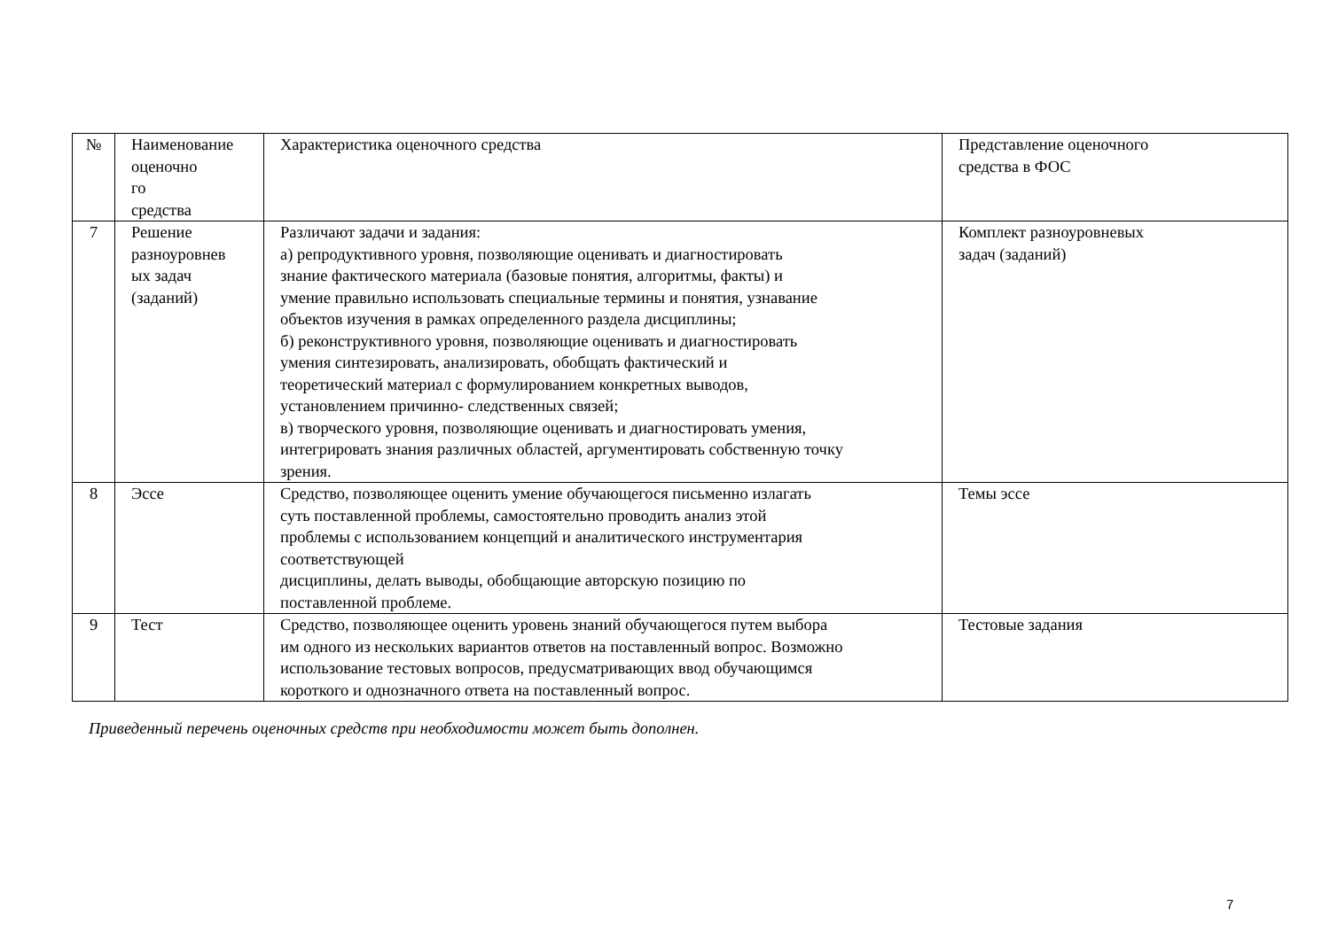| № | Наименование оценочно го средства | Характеристика оценочного средства | Представление оценочного средства в ФОС |
| --- | --- | --- | --- |
| 7 | Решение разноуровнев ых задач (заданий) | Различают задачи и задания: а) репродуктивного уровня, позволяющие оценивать и диагностировать знание фактического материала (базовые понятия, алгоритмы, факты) и умение правильно использовать специальные термины и понятия, узнавание объектов изучения в рамках определенного раздела дисциплины; б) реконструктивного уровня, позволяющие оценивать и диагностировать умения синтезировать, анализировать, обобщать фактический и теоретический материал с формулированием конкретных выводов, установлением причинно- следственных связей; в) творческого уровня, позволяющие оценивать и диагностировать умения, интегрировать знания различных областей, аргументировать собственную точку зрения. | Комплект разноуровневых задач (заданий) |
| 8 | Эссе | Средство, позволяющее оценить умение обучающегося письменно излагать суть поставленной проблемы, самостоятельно проводить анализ этой проблемы с использованием концепций и аналитического инструментария соответствующей дисциплины, делать выводы, обобщающие авторскую позицию по поставленной проблеме. | Темы эссе |
| 9 | Тест | Средство, позволяющее оценить уровень знаний обучающегося путем выбора им одного из нескольких вариантов ответов на поставленный вопрос. Возможно использование тестовых вопросов, предусматривающих ввод обучающимся короткого и однозначного ответа на поставленный вопрос. | Тестовые задания |
Приведенный перечень оценочных средств при необходимости может быть дополнен.
7